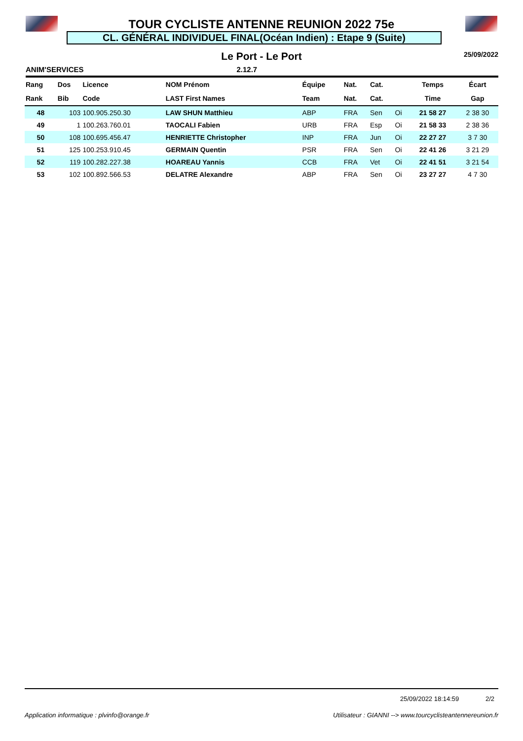TOUR CYCLISTE ANTENNE REUNION 2022 75e
CL. GÉNÉRAL INDIVIDUEL FINAL(Océan Indien) : Etape 9 (Suite)
Le Port - Le Port 25/09/2022
ANIM'SERVICES 2.12.7
| Rang | Dos | Licence | NOM Prénom | Équipe | Nat. | Cat. | | Temps | Écart |
| --- | --- | --- | --- | --- | --- | --- | --- | --- | --- |
| Rank | Bib | Code | LAST First Names | Team | Nat. | Cat. | | Time | Gap |
| 48 | 103 | 100.905.250.30 | LAW SHUN Matthieu | ABP | FRA | Sen | Oi | 21 58 27 | 2 38 30 |
| 49 | 1 | 100.263.760.01 | TAOCALI Fabien | URB | FRA | Esp | Oi | 21 58 33 | 2 38 36 |
| 50 | 108 | 100.695.456.47 | HENRIETTE Christopher | INP | FRA | Jun | Oi | 22 27 27 | 3 7 30 |
| 51 | 125 | 100.253.910.45 | GERMAIN Quentin | PSR | FRA | Sen | Oi | 22 41 26 | 3 21 29 |
| 52 | 119 | 100.282.227.38 | HOAREAU Yannis | CCB | FRA | Vet | Oi | 22 41 51 | 3 21 54 |
| 53 | 102 | 100.892.566.53 | DELATRE Alexandre | ABP | FRA | Sen | Oi | 23 27 27 | 4 7 30 |
25/09/2022 18:14:59 2/2
Application informatique : plvinfo@orange.fr Utilisateur : GIANNI --> www.tourcyclisteantennereunion.fr